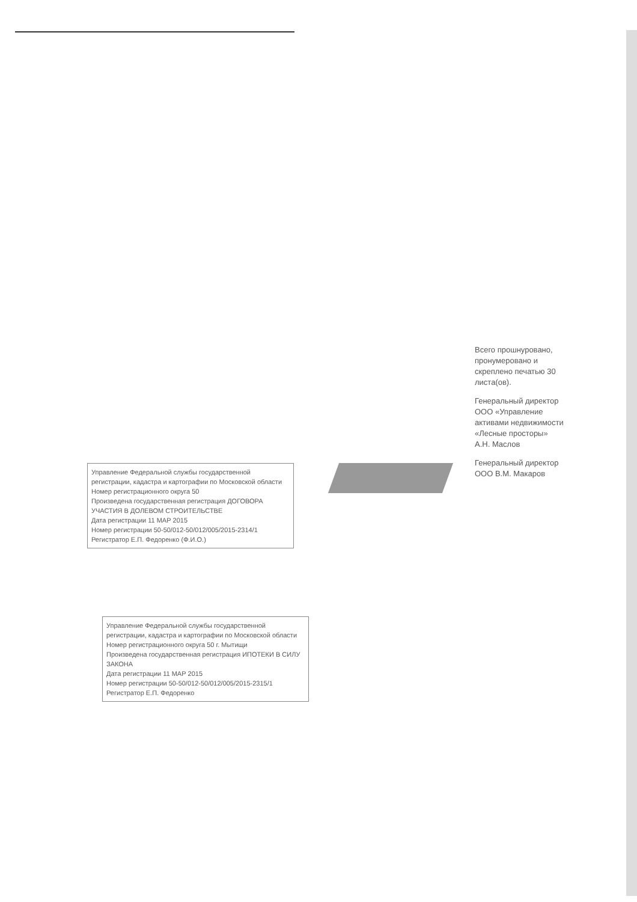Всего прошнуровано, пронумеровано и скреплено печатью 30 листа(ов).
Генеральный директор ООО «Управление активами недвижимости «Лесные просторы» А.Н. Маслов
Генеральный директор ООО В.М. Макаров
Управление Федеральной службы государственной регистрации, кадастра и картографии по Московской области
Номер регистрационного округа 50
Произведена государственная регистрация ДОГОВОРА УЧАСТИЯ В ДОЛЕВОМ СТРОИТЕЛЬСТВЕ
Дата регистрации 11 МАР 2015
Номер регистрации 50-50/012-50/012/005/2015-2314/1
Регистратор Е.П. Федоренко (Ф.И.О.)
Управление Федеральной службы государственной регистрации, кадастра и картографии по Московской области
Номер регистрационного округа 50 г. Мытищи
Произведена государственная регистрация ИПОТЕКИ В СИЛУ ЗАКОНА
Дата регистрации 11 МАР 2015
Номер регистрации 50-50/012-50/012/005/2015-2315/1
Регистратор Е.П. Федоренко